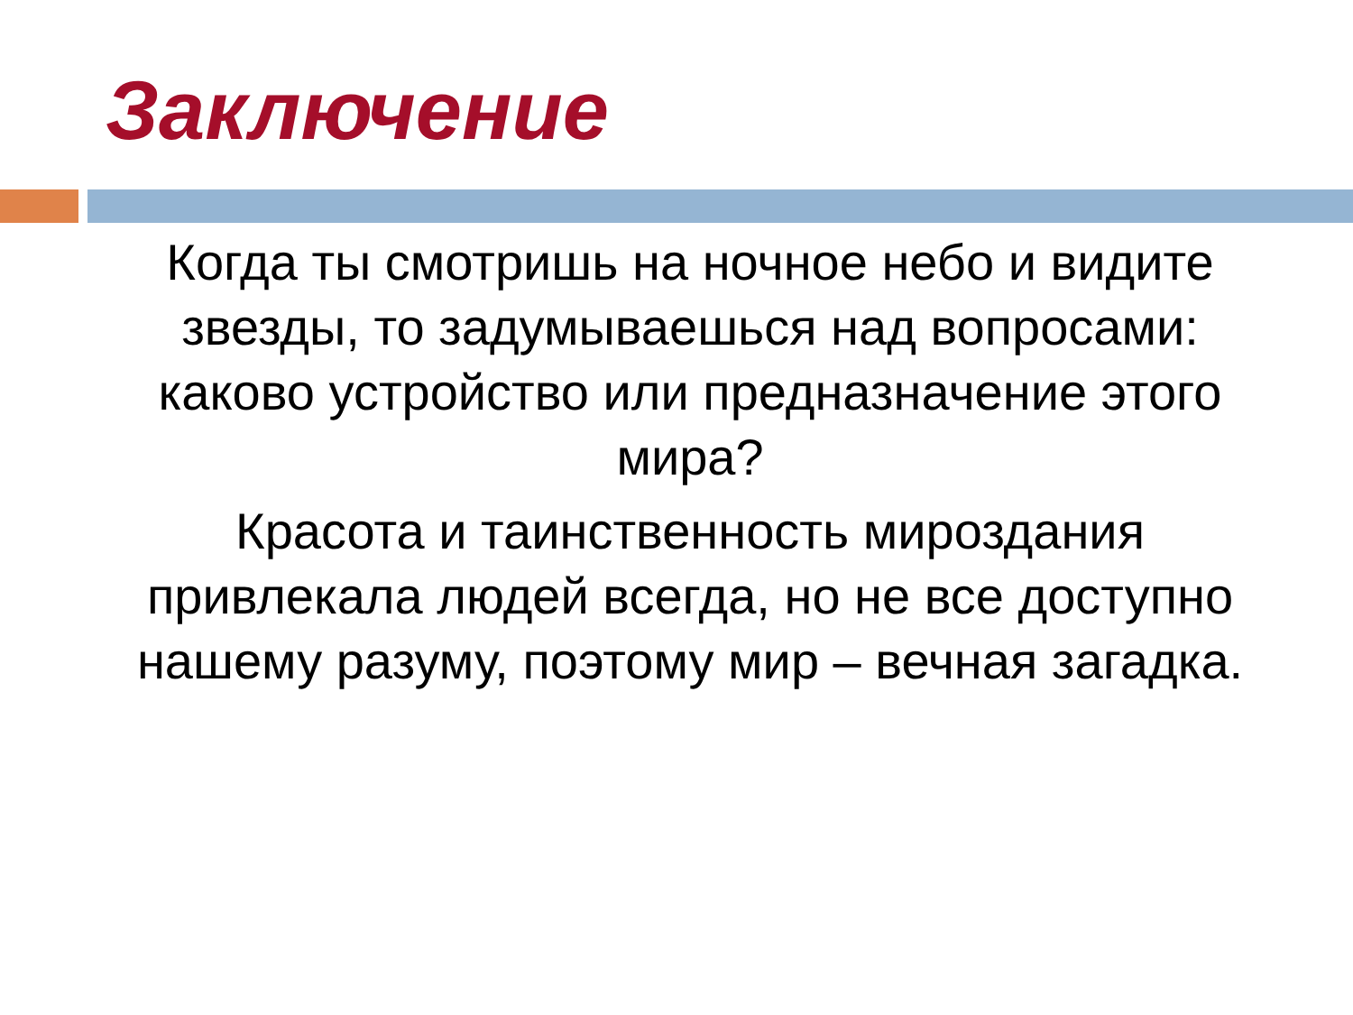Заключение
Когда ты смотришь на ночное небо и видите звезды, то задумываешься над вопросами: каково устройство или предназначение этого мира?
Красота и таинственность мироздания привлекала людей всегда, но не все доступно нашему разуму, поэтому мир – вечная загадка.